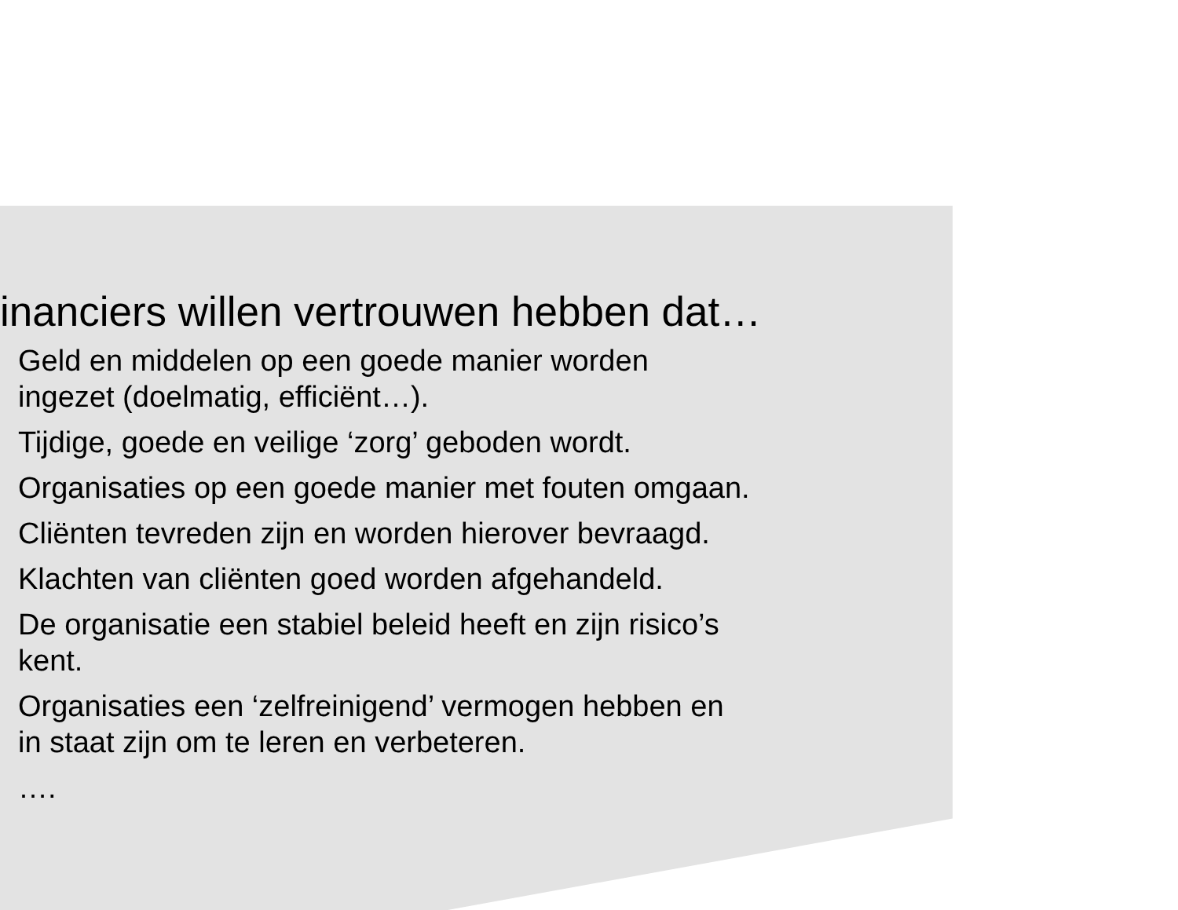inanciers willen vertrouwen hebben dat…
Geld en middelen op een goede manier worden
ingezet (doelmatig, efficiënt…).
Tijdige, goede en veilige ‘zorg’ geboden wordt.
Organisaties op een goede manier met fouten omgaan.
Cliënten tevreden zijn en worden hierover bevraagd.
Klachten van cliënten goed worden afgehandeld.
De organisatie een stabiel beleid heeft en zijn risico’s
kent.
Organisaties een ‘zelfreinigend’ vermogen hebben en
in staat zijn om te leren en verbeteren.
….